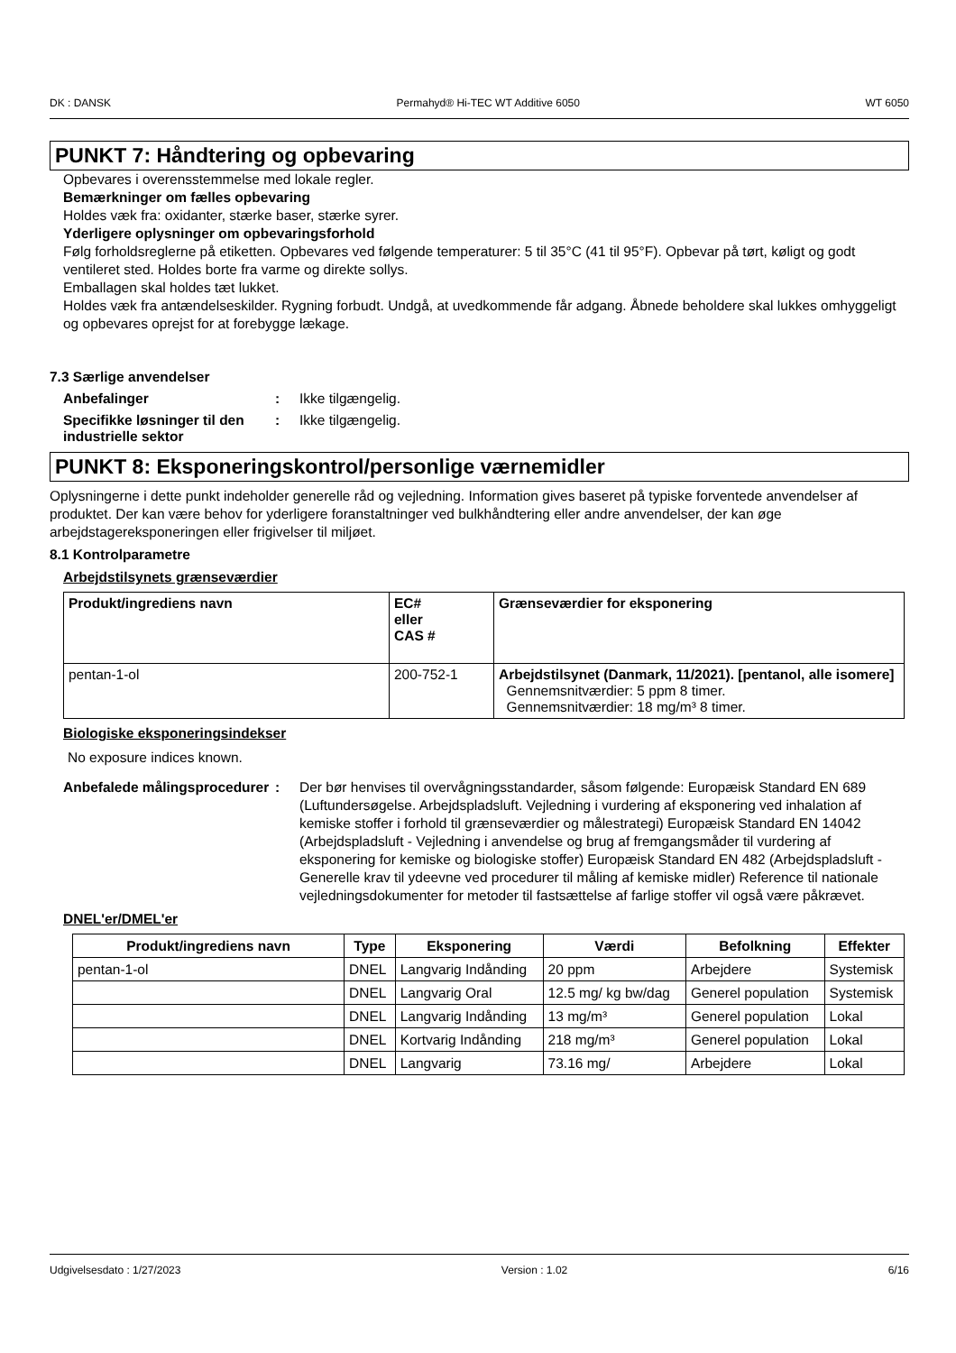DK : DANSK Permahyd® Hi-TEC WT Additive 6050 WT 6050
PUNKT 7: Håndtering og opbevaring
Opbevares i overensstemmelse med lokale regler.
Bemærkninger om fælles opbevaring
Holdes væk fra: oxidanter, stærke baser, stærke syrer.
Yderligere oplysninger om opbevaringsforhold
Følg forholdsreglerne på etiketten. Opbevares ved følgende temperaturer: 5 til 35°C (41 til 95°F). Opbevar på tørt, køligt og godt ventileret sted. Holdes borte fra varme og direkte sollys.
Emballagen skal holdes tæt lukket.
Holdes væk fra antændelseskilder. Rygning forbudt. Undgå, at uvedkommende får adgang. Åbnede beholdere skal lukkes omhyggeligt og opbevares oprejst for at forebygge lækage.
7.3 Særlige anvendelser
Anbefalinger : Ikke tilgængelig.
Specifikke løsninger til den industrielle sektor
: Ikke tilgængelig.
PUNKT 8: Eksponeringskontrol/personlige værnemidler
Oplysningerne i dette punkt indeholder generelle råd og vejledning. Information gives baseret på typiske forventede anvendelser af produktet. Der kan være behov for yderligere foranstaltninger ved bulkhåndtering eller andre anvendelser, der kan øge arbejdstagereksponeringen eller frigivelser til miljøet.
8.1 Kontrolparametre
Arbejdstilsynets grænseværdier
| Produkt/ingrediens navn | EC# eller CAS # | Grænseværdier for eksponering |
| --- | --- | --- |
| pentan-1-ol | 200-752-1 | Arbejdstilsynet (Danmark, 11/2021). [pentanol, alle isomere] Gennemsnitværdier: 5 ppm 8 timer. Gennemsnitværdier: 18 mg/m³ 8 timer. |
Biologiske eksponeringsindekser
No exposure indices known.
Anbefalede målingsprocedurer
: Der bør henvises til overvågningsstandarder, såsom følgende: Europæisk Standard EN 689 (Luftundersøgelse. Arbejdspladsluft. Vejledning i vurdering af eksponering ved inhalation af kemiske stoffer i forhold til grænseværdier og målestrategi) Europæisk Standard EN 14042 (Arbejdspladsluft - Vejledning i anvendelse og brug af fremgangsmåder til vurdering af eksponering for kemiske og biologiske stoffer) Europæisk Standard EN 482 (Arbejdspladsluft - Generelle krav til ydeevne ved procedurer til måling af kemiske midler) Reference til nationale vejledningsdokumenter for metoder til fastsættelse af farlige stoffer vil også være påkrævet.
DNEL'er/DMEL'er
| Produkt/ingrediens navn | Type | Eksponering | Værdi | Befolkning | Effekter |
| --- | --- | --- | --- | --- | --- |
| pentan-1-ol | DNEL | Langvarig Indånding | 20 ppm | Arbejdere | Systemisk |
| | DNEL | Langvarig Oral | 12.5 mg/ kg bw/dag | Generel population | Systemisk |
| | DNEL | Langvarig Indånding | 13 mg/m³ | Generel population | Lokal |
| | DNEL | Kortvarig Indånding | 218 mg/m³ | Generel population | Lokal |
| | DNEL | Langvarig | 73.16 mg/ | Arbejdere | Lokal |
Udgivelsesdato : 1/27/2023 Version : 1.02 6/16